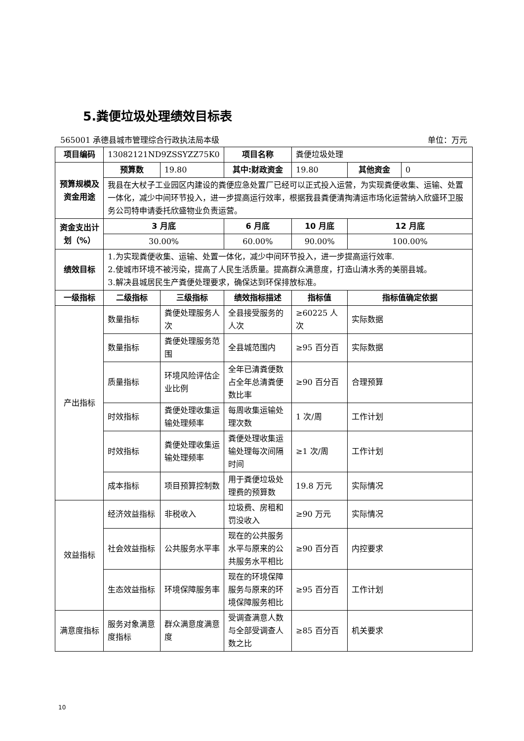5.粪便垃圾处理绩效目标表
565001 承德县城市管理综合行政执法局本级 单位：万元
| 项目编码 | 13082121ND9ZSSYZZ75K0 | | 项目名称 | 粪便垃圾处理 | | |
| 预算规模及资金用途 | 预算数 | 19.80 | 其中:财政资金 | 19.80 | 其他资金 | 0 |
| | 我县在大杖子工业园区内建设的粪便应急处置厂已经可以正式投入运营，为实现粪便收集、运输、处置一体化，减少中间环节投入，进一步提高运行效率，根据我县粪便清掏清运市场化运营纳入欣盛环卫服务公司特申请委托欣盛物业负责运营。 | | | | | |
| 资金支出计划（%） | 3 月底 | | 6 月底 | 10 月底 | 12 月底 | |
| | 30.00% | | 60.00% | 90.00% | 100.00% | |
| 绩效目标 | 1.为实现粪便收集、运输、处置一体化，减少中间环节投入，进一步提高运行效率. 2.使城市环境不被污染，提高了人民生活质量。提高群众满意度，打造山清水秀的美丽县城。 3.解决县城居民生产粪便处理要求，确保达到环保排放标准。 | | | | | |
| 一级指标 | 二级指标 | 三级指标 | 绩效指标描述 | 指标值 | 指标值确定依据 | |
| 产出指标 | 数量指标 | 粪便处理服务人次 | 全县接受服务的人次 | ≥60225 人次 | 实际数据 | |
| | 数量指标 | 粪便处理服务范围 | 全县城范围内 | ≥95 百分百 | 实际数据 | |
| | 质量指标 | 环境风险评估企业比例 | 全年已清粪便数占全年总清粪便数比率 | ≥90 百分百 | 合理预算 | |
| | 时效指标 | 粪便处理收集运输处理频率 | 每周收集运输处理次数 | 1 次/周 | 工作计划 | |
| | 时效指标 | 粪便处理收集运输处理频率 | 粪便处理收集运输处理每次间隔时间 | ≥1 次/周 | 工作计划 | |
| | 成本指标 | 项目预算控制数 | 用于粪便垃圾处理费的预算数 | 19.8 万元 | 实际情况 | |
| 效益指标 | 经济效益指标 | 非税收入 | 垃圾费、房租和罚没收入 | ≥90 万元 | 实际情况 | |
| | 社会效益指标 | 公共服务水平率 | 现在的公共服务水平与原来的公共服务水平相比 | ≥90 百分百 | 内控要求 | |
| | 生态效益指标 | 环境保障服务率 | 现在的环境保障服务与原来的环境保障服务相比 | ≥95 百分百 | 工作计划 | |
| 满意度指标 | 服务对象满意度指标 | 群众满意度满意度 | 受调查满意人数与全部受调查人数之比 | ≥85 百分百 | 机关要求 | |
10